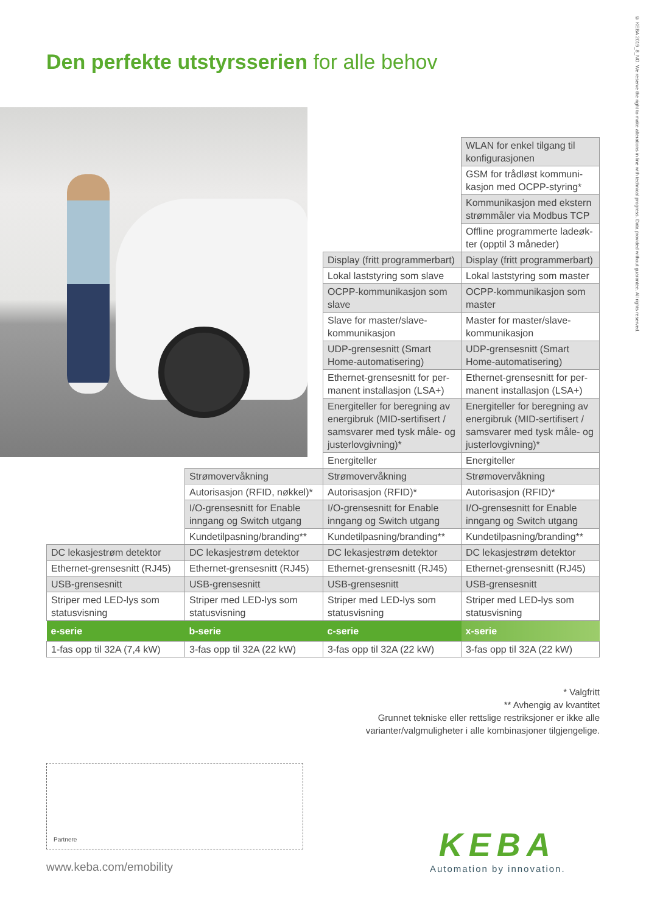© KEBA 2019_8_NO. We reserve the right to make alterations in line with technical progress. Data provided without guarantee. All rights reserved.
Den perfekte utstyrsserien for alle behov
| | | | WLAN for enkel tilgang til konfigurasjonen |
| | | | GSM for trådløst kommuni-kasjon med OCPP-styring* |
| | | | Kommunikasjon med ekstern strømmåler via Modbus TCP |
| | | | Offline programmerte ladeøk-ter (opptil 3 måneder) |
| | | Display (fritt programmerbart) | Display (fritt programmerbart) |
| | | Lokal laststyring som slave | Lokal laststyring som master |
| | | OCPP-kommunikasjon som slave | OCPP-kommunikasjon som master |
| | | Slave for master/slave-kommunikasjon | Master for master/slave-kommunikasjon |
| | | UDP-grensesnitt (Smart Home-automatisering) | UDP-grensesnitt (Smart Home-automatisering) |
| | | Ethernet-grensesnitt for per-manent installasjon (LSA+) | Ethernet-grensesnitt for per-manent installasjon (LSA+) |
| | | Energiteller for beregning av energibruk (MID-sertifisert / samsvarer med tysk måle- og justerlovgivning)* | Energiteller for beregning av energibruk (MID-sertifisert / samsvarer med tysk måle- og justerlovgivning)* |
| | | Energiteller | Energiteller |
| | Strømovervåkning | Strømovervåkning | Strømovervåkning |
| | Autorisasjon (RFID, nøkkel)* | Autorisasjon (RFID)* | Autorisasjon (RFID)* |
| | I/O-grensesnitt for Enable inngang og Switch utgang | I/O-grensesnitt for Enable inngang og Switch utgang | I/O-grensesnitt for Enable inngang og Switch utgang |
| | Kundetilpasning/branding** | Kundetilpasning/branding** | Kundetilpasning/branding** |
| DC lekasjestrøm detektor | DC lekasjestrøm detektor | DC lekasjestrøm detektor | DC lekasjestrøm detektor |
| Ethernet-grensesnitt (RJ45) | Ethernet-grensesnitt (RJ45) | Ethernet-grensesnitt (RJ45) | Ethernet-grensesnitt (RJ45) |
| USB-grensesnitt | USB-grensesnitt | USB-grensesnitt | USB-grensesnitt |
| Striper med LED-lys som statusvisning | Striper med LED-lys som statusvisning | Striper med LED-lys som statusvisning | Striper med LED-lys som statusvisning |
| e-serie | b-serie | c-serie | x-serie |
| 1-fas opp til 32A (7,4 kW) | 3-fas opp til 32A (22 kW) | 3-fas opp til 32A (22 kW) | 3-fas opp til 32A (22 kW) |
* Valgfritt
** Avhengig av kvantitet
Grunnet tekniske eller rettslige restriksjoner er ikke alle
varianter/valgmuligheter i alle kombinasjoner tilgjengelige.
Partnere
www.keba.com/emobility
KEBA
Automation by innovation.